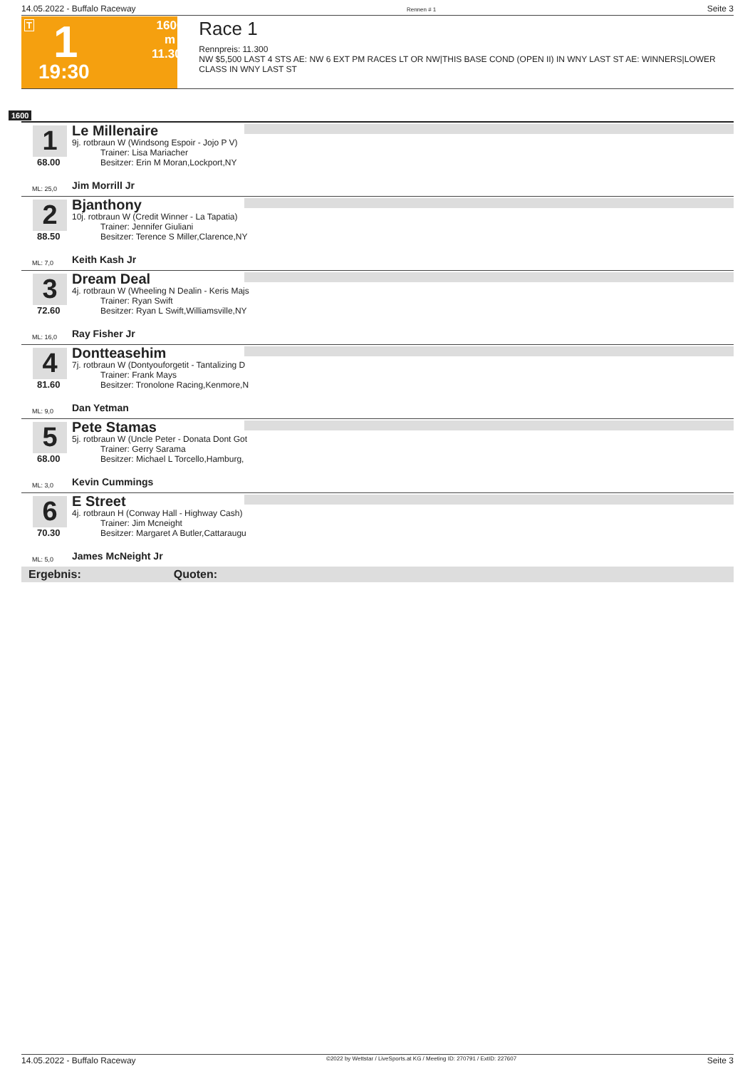14.05.2022 - Buffalo Raceway Rennen # 1 Seite 3
T 1
19:30
1600 m
11.300
Race 1
Rennpreis: 11.300
NW $5,500 LAST 4 STS AE: NW 6 EXT PM RACES LT OR NW|THIS BASE COND (OPEN II) IN WNY LAST ST AE: WINNERS|LOWER CLASS IN WNY LAST ST
1600
1
68.00
ML: 25,0
Le Millenaire
9j. rotbraun W (Windsong Espoir - Jojo P V)
Trainer: Lisa Mariacher
Besitzer: Erin M Moran,Lockport,NY
Jim Morrill Jr
2
88.50
ML: 7,0
Bjanthony
10j. rotbraun W (Credit Winner - La Tapatia)
Trainer: Jennifer Giuliani
Besitzer: Terence S Miller,Clarence,NY
Keith Kash Jr
3
72.60
ML: 16,0
Dream Deal
4j. rotbraun W (Wheeling N Dealin - Keris Majs
Trainer: Ryan Swift
Besitzer: Ryan L Swift,Williamsville,NY
Ray Fisher Jr
4
81.60
ML: 9,0
Dontteasehim
7j. rotbraun W (Dontyouforgetit - Tantalizing D
Trainer: Frank Mays
Besitzer: Tronolone Racing,Kenmore,N
Dan Yetman
5
68.00
ML: 3,0
Pete Stamas
5j. rotbraun W (Uncle Peter - Donata Dont Got
Trainer: Gerry Sarama
Besitzer: Michael L Torcello,Hamburg,
Kevin Cummings
6
70.30
ML: 5,0
E Street
4j. rotbraun H (Conway Hall - Highway Cash)
Trainer: Jim Mcneight
Besitzer: Margaret A Butler,Cattaraugu
James McNeight Jr
Ergebnis: Quoten:
14.05.2022 - Buffalo Raceway ©2022 by Wettstar / LiveSports.at KG / Meeting ID: 270791 / ExtID: 227607 Seite 3